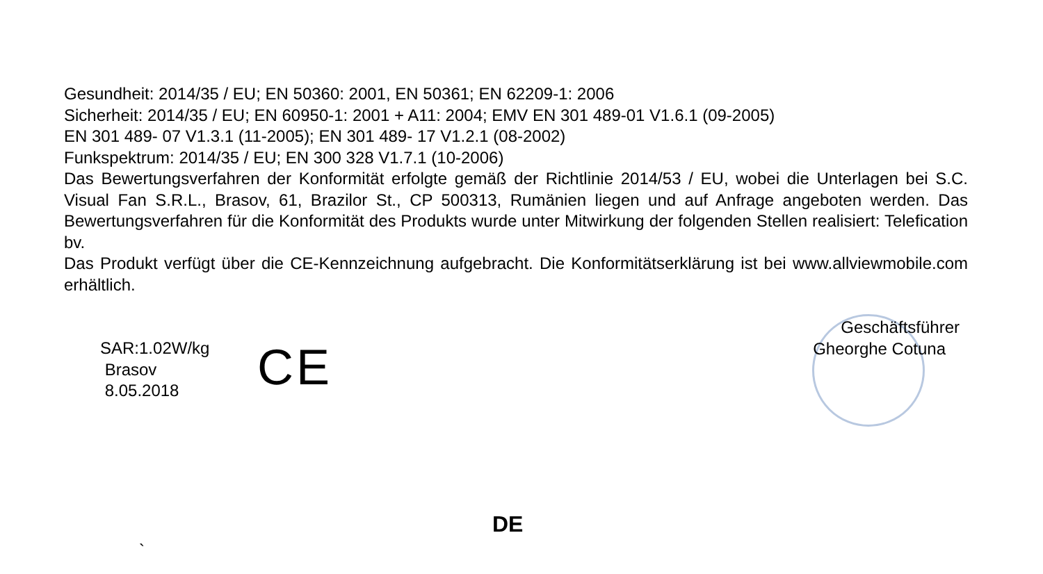Gesundheit: 2014/35 / EU; EN 50360: 2001, EN 50361; EN 62209-1: 2006
Sicherheit: 2014/35 / EU; EN 60950-1: 2001 + A11: 2004; EMV EN 301 489-01 V1.6.1 (09-2005)
EN 301 489- 07 V1.3.1 (11-2005); EN 301 489- 17 V1.2.1 (08-2002)
Funkspektrum: 2014/35 / EU; EN 300 328 V1.7.1 (10-2006)
Das Bewertungsverfahren der Konformität erfolgte gemäß der Richtlinie 2014/53 / EU, wobei die Unterlagen bei S.C. Visual Fan S.R.L., Brasov, 61, Brazilor St., CP 500313, Rumänien liegen und auf Anfrage angeboten werden. Das Bewertungsverfahren für die Konformität des Produkts wurde unter Mitwirkung der folgenden Stellen realisiert: Telefication bv.
Das Produkt verfügt über die CE-Kennzeichnung aufgebracht. Die Konformitätserklärung ist bei www.allviewmobile.com erhältlich.
SAR:1.02W/kg
Brasov
8.05.2018
CE
Geschäftsführer
Gheorghe Cotuna
DE
`